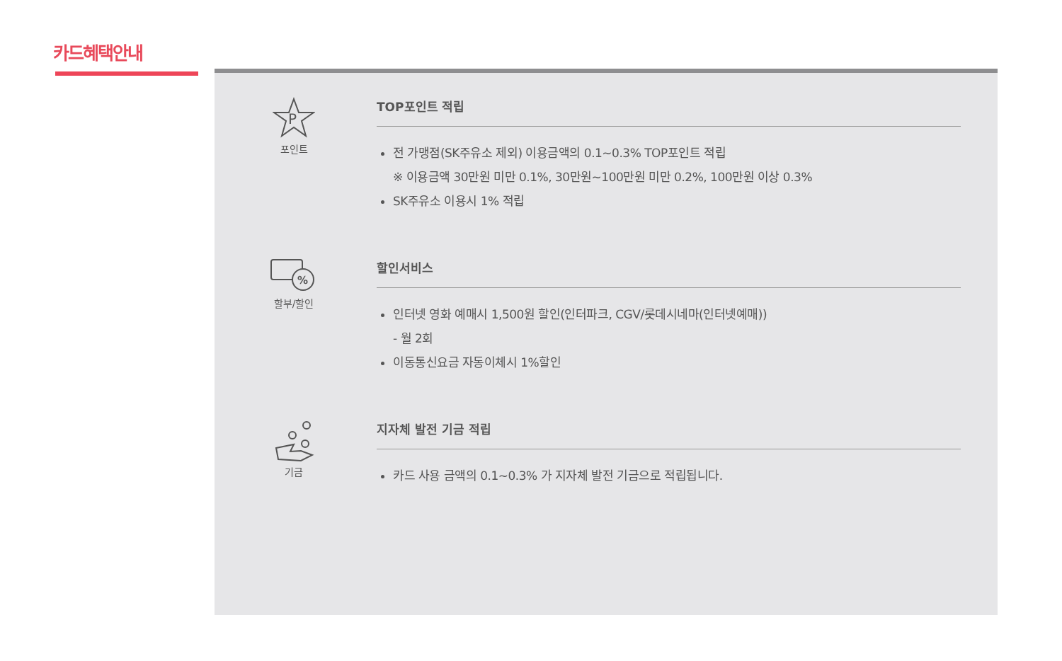카드혜택안내
P
포인트
TOP포인트 적립
전 가맹점(SK주유소 제외) 이용금액의 0.1~0.3% TOP포인트 적립
※ 이용금액 30만원 미만 0.1%, 30만원~100만원 미만 0.2%, 100만원 이상 0.3%
SK주유소 이용시 1% 적립
%
할부/할인
할인서비스
인터넷 영화 예매시 1,500원 할인(인터파크, CGV/롯데시네마(인터넷예매))
- 월 2회
이동통신요금 자동이체시 1%할인
기금
지자체 발전 기금 적립
카드 사용 금액의 0.1~0.3% 가 지자체 발전 기금으로 적립됩니다.